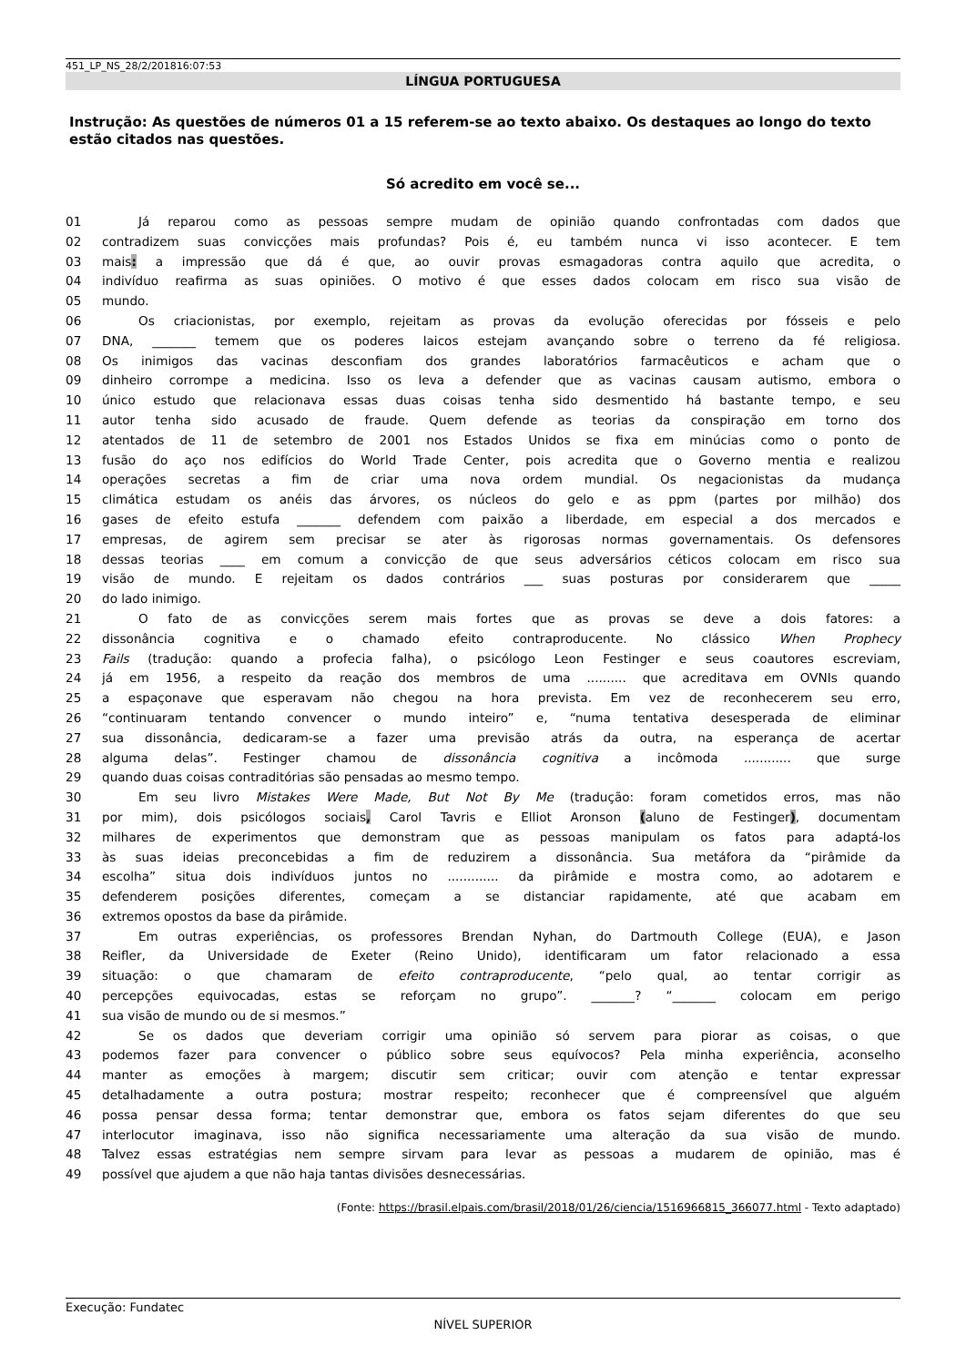451_LP_NS_28/2/201816:07:53
LÍNGUA PORTUGUESA
Instrução: As questões de números 01 a 15 referem-se ao texto abaixo. Os destaques ao longo do texto estão citados nas questões.
Só acredito em você se...
01 Já reparou como as pessoas sempre mudam de opinião quando confrontadas com dados que
02 contradizem suas convicções mais profundas? Pois é, eu também nunca vi isso acontecer. E tem
03 mais: a impressão que dá é que, ao ouvir provas esmagadoras contra aquilo que acredita, o
04 indivíduo reafirma as suas opiniões. O motivo é que esses dados colocam em risco sua visão de
05 mundo.
06 Os criacionistas, por exemplo, rejeitam as provas da evolução oferecidas por fósseis e pelo
07 DNA, _______ temem que os poderes laicos estejam avançando sobre o terreno da fé religiosa.
08 Os inimigos das vacinas desconfiam dos grandes laboratórios farmacêuticos e acham que o
09 dinheiro corrompe a medicina. Isso os leva a defender que as vacinas causam autismo, embora o
10 único estudo que relacionava essas duas coisas tenha sido desmentido há bastante tempo, e seu
11 autor tenha sido acusado de fraude. Quem defende as teorias da conspiração em torno dos
12 atentados de 11 de setembro de 2001 nos Estados Unidos se fixa em minúcias como o ponto de
13 fusão do aço nos edifícios do World Trade Center, pois acredita que o Governo mentia e realizou
14 operações secretas a fim de criar uma nova ordem mundial. Os negacionistas da mudança
15 climática estudam os anéis das árvores, os núcleos do gelo e as ppm (partes por milhão) dos
16 gases de efeito estufa _______ defendem com paixão a liberdade, em especial a dos mercados e
17 empresas, de agirem sem precisar se ater às rigorosas normas governamentais. Os defensores
18 dessas teorias ____ em comum a convicção de que seus adversários céticos colocam em risco sua
19 visão de mundo. E rejeitam os dados contrários ___ suas posturas por considerarem que _____
20 do lado inimigo.
21 O fato de as convicções serem mais fortes que as provas se deve a dois fatores: a
22 dissonância cognitiva e o chamado efeito contraproducente. No clássico When Prophecy
23 Fails (tradução: quando a profecia falha), o psicólogo Leon Festinger e seus coautores escreviam,
24 já em 1956, a respeito da reação dos membros de uma .......... que acreditava em OVNIs quando
25 a espaçonave que esperavam não chegou na hora prevista. Em vez de reconhecerem seu erro,
26 “continuaram tentando convencer o mundo inteiro” e, “numa tentativa desesperada de eliminar
27 sua dissonância, dedicaram-se a fazer uma previsão atrás da outra, na esperança de acertar
28 alguma delas”. Festinger chamou de dissonância cognitiva a incômoda ............ que surge
29 quando duas coisas contraditórias são pensadas ao mesmo tempo.
30 Em seu livro Mistakes Were Made, But Not By Me (tradução: foram cometidos erros, mas não
31 por mim), dois psicólogos sociais, Carol Tavris e Elliot Aronson (aluno de Festinger), documentam
32 milhares de experimentos que demonstram que as pessoas manipulam os fatos para adaptá-los
33 às suas ideias preconcebidas a fim de reduzirem a dissonância. Sua metáfora da “pirâmide da
34 escolha” situa dois indivíduos juntos no ............. da pirâmide e mostra como, ao adotarem e
35 defenderem posições diferentes, começam a se distanciar rapidamente, até que acabam em
36 extremos opostos da base da pirâmide.
37 Em outras experiências, os professores Brendan Nyhan, do Dartmouth College (EUA), e Jason
38 Reifler, da Universidade de Exeter (Reino Unido), identificaram um fator relacionado a essa
39 situação: o que chamaram de efeito contraproducente, “pelo qual, ao tentar corrigir as
40 percepções equivocadas, estas se reforçam no grupo”. _______? “_______ colocam em perigo
41 sua visão de mundo ou de si mesmos.”
42 Se os dados que deveriam corrigir uma opinião só servem para piorar as coisas, o que
43 podemos fazer para convencer o público sobre seus equívocos? Pela minha experiência, aconselho
44 manter as emoções à margem; discutir sem criticar; ouvir com atenção e tentar expressar
45 detalhadamente a outra postura; mostrar respeito; reconhecer que é compreensível que alguém
46 possa pensar dessa forma; tentar demonstrar que, embora os fatos sejam diferentes do que seu
47 interlocutor imaginava, isso não significa necessariamente uma alteração da sua visão de mundo.
48 Talvez essas estratégias nem sempre sirvam para levar as pessoas a mudarem de opinião, mas é
49 possível que ajudem a que não haja tantas divisões desnecessárias.
(Fonte: https://brasil.elpais.com/brasil/2018/01/26/ciencia/1516966815_366077.html - Texto adaptado)
Execução: Fundatec
NÍVEL SUPERIOR